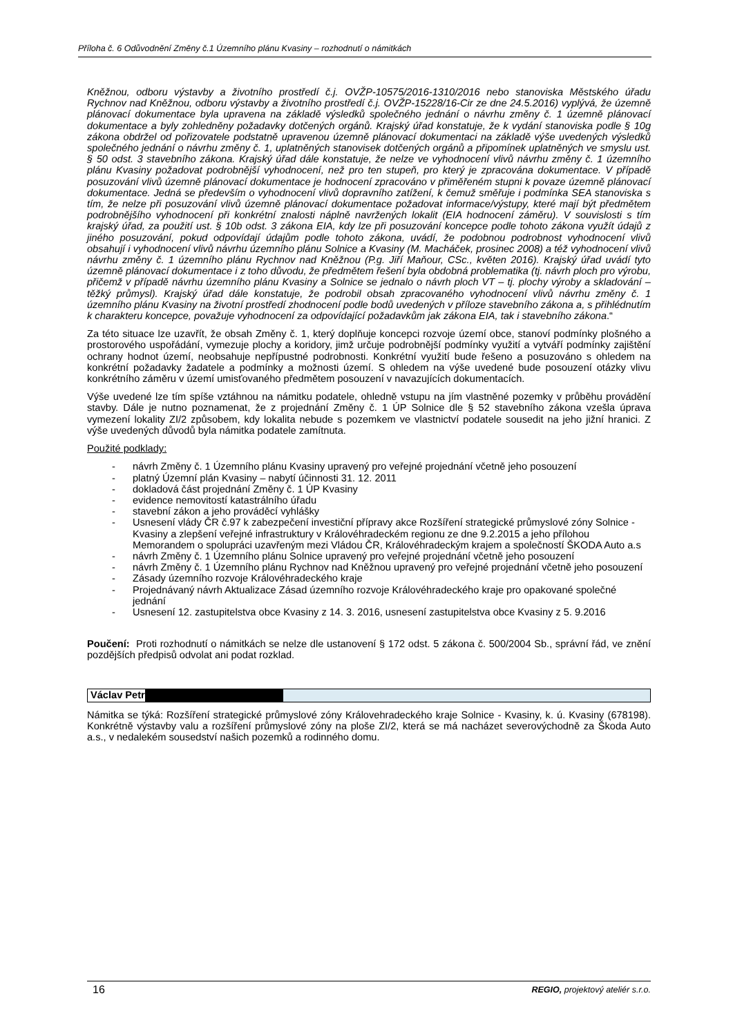Příloha č. 6 Odůvodnění Změny č.1 Územního plánu Kvasiny – rozhodnutí o námitkách
Kněžnou, odboru výstavby a životního prostředí č.j. OVŽP-10575/2016-1310/2016 nebo stanoviska Městského úřadu Rychnov nad Kněžnou, odboru výstavby a životního prostředí č.j. OVŽP-15228/16-Cir ze dne 24.5.2016) vyplývá, že územně plánovací dokumentace byla upravena na základě výsledků společného jednání o návrhu změny č. 1 územně plánovací dokumentace a byly zohledněny požadavky dotčených orgánů. Krajský úřad konstatuje, že k vydání stanoviska podle § 10g zákona obdržel od pořizovatele podstatně upravenou územně plánovací dokumentaci na základě výše uvedených výsledků společného jednání o návrhu změny č. 1, uplatněných stanovisek dotčených orgánů a připomínek uplatněných ve smyslu ust. § 50 odst. 3 stavebního zákona. Krajský úřad dále konstatuje, že nelze ve vyhodnocení vlivů návrhu změny č. 1 územního plánu Kvasiny požadovat podrobnější vyhodnocení, než pro ten stupeň, pro který je zpracována dokumentace. V případě posuzování vlivů územně plánovací dokumentace je hodnocení zpracováno v přiměřeném stupni k povaze územně plánovací dokumentace. Jedná se především o vyhodnocení vlivů dopravního zatížení, k čemuž směřuje i podmínka SEA stanoviska s tím, že nelze při posuzování vlivů územně plánovací dokumentace požadovat informace/výstupy, které mají být předmětem podrobnějšího vyhodnocení při konkrétní znalosti náplně navržených lokalit (EIA hodnocení záměru). V souvislosti s tím krajský úřad, za použití ust. § 10b odst. 3 zákona EIA, kdy lze při posuzování koncepce podle tohoto zákona využít údajů z jiného posuzování, pokud odpovídají údajům podle tohoto zákona, uvádí, že podobnou podrobnost vyhodnocení vlivů obsahují i vyhodnocení vlivů návrhu územního plánu Solnice a Kvasiny (M. Macháček, prosinec 2008) a též vyhodnocení vlivů návrhu změny č. 1 územního plánu Rychnov nad Kněžnou (P.g. Jiří Maňour, CSc., květen 2016). Krajský úřad uvádí tyto územně plánovací dokumentace i z toho důvodu, že předmětem řešení byla obdobná problematika (tj. návrh ploch pro výrobu, přičemž v případě návrhu územního plánu Kvasiny a Solnice se jednalo o návrh ploch VT – tj. plochy výroby a skladování – těžký průmysl). Krajský úřad dále konstatuje, že podrobil obsah zpracovaného vyhodnocení vlivů návrhu změny č. 1 územního plánu Kvasiny na životní prostředí zhodnocení podle bodů uvedených v příloze stavebního zákona a, s přihlédnutím k charakteru koncepce, považuje vyhodnocení za odpovídající požadavkům jak zákona EIA, tak i stavebního zákona.“
Za této situace lze uzavřít, že obsah Změny č. 1, který doplňuje koncepci rozvoje území obce, stanoví podmínky plošného a prostorového uspořádání, vymezuje plochy a koridory, jimž určuje podrobnější podmínky využití a vytváří podmínky zajištění ochrany hodnot území, neobsahuje nepřípustné podrobnosti. Konkrétní využití bude řešeno a posuzováno s ohledem na konkrétní požadavky žadatele a podmínky a možnosti území. S ohledem na výše uvedené bude posouzení otázky vlivu konkrétního záměru v území umisťovaného předmětem posouzení v navazujících dokumentacích.
Výše uvedené lze tím spíše vztáhnou na námitku podatele, ohledně vstupu na jím vlastněné pozemky v průběhu provádění stavby. Dále je nutno poznamenat, že z projednání Změny č. 1 ÚP Solnice dle § 52 stavebního zákona vzešla úprava vymezení lokality ZI/2 způsobem, kdy lokalita nebude s pozemkem ve vlastnictví podatele sousedit na jeho jižní hranici. Z výše uvedených důvodů byla námitka podatele zamítnuta.
Použité podklady:
- návrh Změny č. 1 Územního plánu Kvasiny upravený pro veřejné projednání včetně jeho posouzení
- platný Územní plán Kvasiny – nabytí účinnosti 31. 12. 2011
- dokladová část projednání Změny č. 1 ÚP Kvasiny
- evidence nemovitostí katastrálního úřadu
- stavební zákon a jeho prováděcí vyhlášky
- Usnesení vlády ČR č.97 k zabezpečení investiční přípravy akce Rozšíření strategické průmyslové zóny Solnice - Kvasiny a zlepšení veřejné infrastruktury v Královéhradeckém regionu ze dne 9.2.2015 a jeho přílohou Memorandem o spolupráci uzavřeným mezi Vládou ČR, Královéhradeckým krajem a společností ŠKODA Auto a.s
- návrh Změny č. 1 Územního plánu Solnice upravený pro veřejné projednání včetně jeho posouzení
- návrh Změny č. 1 Územního plánu Rychnov nad Kněžnou upravený pro veřejné projednání včetně jeho posouzení
- Zásady územního rozvoje Královéhradeckého kraje
- Projednávaný návrh Aktualizace Zásad územního rozvoje Královéhradeckého kraje pro opakované společné jednání
- Usnesení 12. zastupitelstva obce Kvasiny z 14. 3. 2016, usnesení zastupitelstva obce Kvasiny z 5. 9.2016
Poučení: Proti rozhodnutí o námitkách se nelze dle ustanovení § 172 odst. 5 zákona č. 500/2004 Sb., správní řád, ve znění pozdějších předpisů odvolat ani podat rozklad.
Václav Petr
Námitka se týká: Rozšíření strategické průmyslové zóny Královehradeckého kraje Solnice - Kvasiny, k. ú. Kvasiny (678198). Konkrétně výstavby valu a rozšíření průmyslové zóny na ploše ZI/2, která se má nacházet severovýchodně za Škoda Auto a.s., v nedalekém sousedství našich pozemků a rodinného domu.
16 REGIO, projektový ateliér s.r.o.